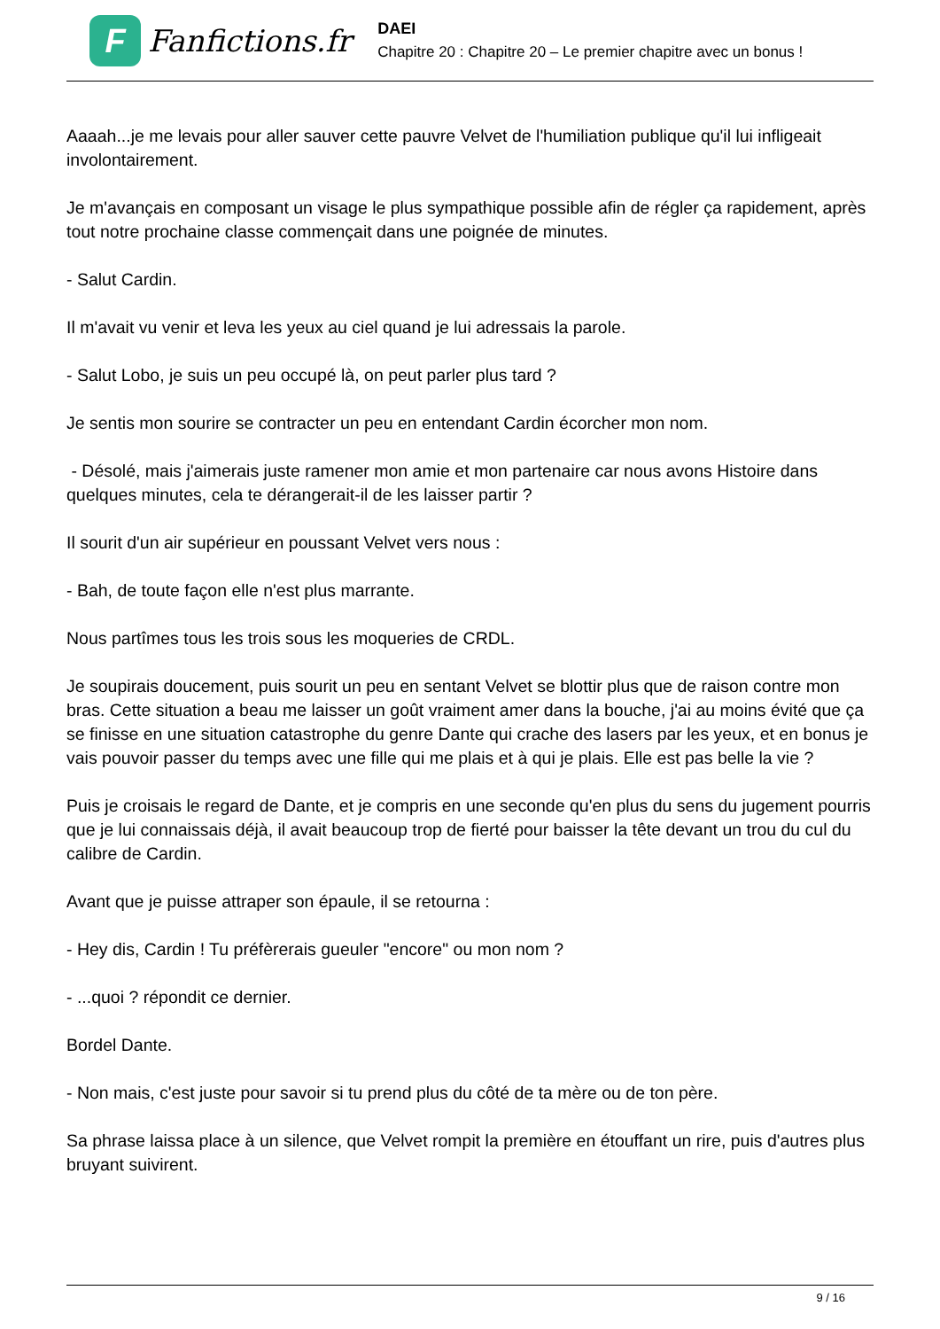F
Fanfictions.fr
DAEI
Chapitre 20 : Chapitre 20 – Le premier chapitre avec un bonus !
Aaaah...je me levais pour aller sauver cette pauvre Velvet de l'humiliation publique qu'il lui infligeait involontairement.
Je m'avançais en composant un visage le plus sympathique possible afin de régler ça rapidement, après tout notre prochaine classe commençait dans une poignée de minutes.
- Salut Cardin.
Il m'avait vu venir et leva les yeux au ciel quand je lui adressais la parole.
- Salut Lobo, je suis un peu occupé là, on peut parler plus tard ?
Je sentis mon sourire se contracter un peu en entendant Cardin écorcher mon nom.
- Désolé, mais j'aimerais juste ramener mon amie et mon partenaire car nous avons Histoire dans quelques minutes, cela te dérangerait-il de les laisser partir ?
Il sourit d'un air supérieur en poussant Velvet vers nous :
- Bah, de toute façon elle n'est plus marrante.
Nous partîmes tous les trois sous les moqueries de CRDL.
Je soupirais doucement, puis sourit un peu en sentant Velvet se blottir plus que de raison contre mon bras. Cette situation a beau me laisser un goût vraiment amer dans la bouche, j'ai au moins évité que ça se finisse en une situation catastrophe du genre Dante qui crache des lasers par les yeux, et en bonus je vais pouvoir passer du temps avec une fille qui me plais et à qui je plais. Elle est pas belle la vie ?
Puis je croisais le regard de Dante, et je compris en une seconde qu'en plus du sens du jugement pourris que je lui connaissais déjà, il avait beaucoup trop de fierté pour baisser la tête devant un trou du cul du calibre de Cardin.
Avant que je puisse attraper son épaule, il se retourna :
- Hey dis, Cardin ! Tu préfèrerais gueuler "encore" ou mon nom ?
- ...quoi ? répondit ce dernier.
Bordel Dante.
- Non mais, c'est juste pour savoir si tu prend plus du côté de ta mère ou de ton père.
Sa phrase laissa place à un silence, que Velvet rompit la première en étouffant un rire, puis d'autres plus bruyant suivirent.
9 / 16